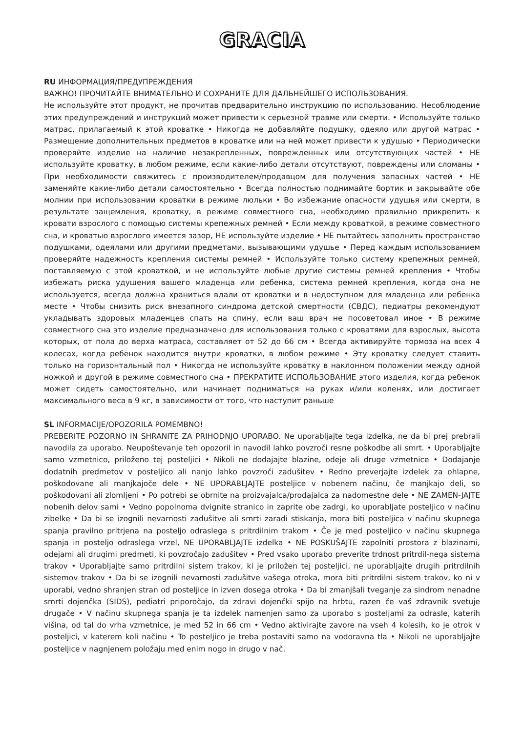GRACIA
RU ИНФОРМАЦИЯ/ПРЕДУПРЕЖДЕНИЯ
ВАЖНО! ПРОЧИТАЙТЕ ВНИМАТЕЛЬНО И СОХРАНИТЕ ДЛЯ ДАЛЬНЕЙШЕГО ИСПОЛЬЗОВАНИЯ.
Не используйте этот продукт, не прочитав предварительно инструкцию по использованию. Несоблюдение этих предупреждений и инструкций может привести к серьезной травме или смерти. • Используйте только матрас, прилагаемый к этой кроватке • Никогда не добавляйте подушку, одеяло или другой матрас • Размещение дополнительных предметов в кроватке или на ней может привести к удушью • Периодически проверяйте изделие на наличие незакрепленных, поврежденных или отсутствующих частей • НЕ используйте кроватку, в любом режиме, если какие-либо детали отсутствуют, повреждены или сломаны • При необходимости свяжитесь с производителем/продавцом для получения запасных частей • НЕ заменяйте какие-либо детали самостоятельно • Всегда полностью поднимайте бортик и закрывайте обе молнии при использовании кроватки в режиме люльки • Во избежание опасности удушья или смерти, в результате защемления, кроватку, в режиме совместного сна, необходимо правильно прикрепить к кровати взрослого с помощью системы крепежных ремней • Если между кроваткой, в режиме совместного сна, и кроватью взрослого имеется зазор, НЕ используйте изделие • НЕ пытайтесь заполнить пространство подушками, одеялами или другими предметами, вызывающими удушье • Перед каждым использованием проверяйте надежность крепления системы ремней • Используйте только систему крепежных ремней, поставляемую с этой кроваткой, и не используйте любые другие системы ремней крепления • Чтобы избежать риска удушения вашего младенца или ребенка, система ремней крепления, когда она не используется, всегда должна храниться вдали от кроватки и в недоступном для младенца или ребенка месте • Чтобы снизить риск внезапного синдрома детской смертности (СВДС), педиатры рекомендуют укладывать здоровых младенцев спать на спину, если ваш врач не посоветовал иное • В режиме совместного сна это изделие предназначено для использования только с кроватями для взрослых, высота которых, от пола до верха матраса, составляет от 52 до 66 см • Всегда активируйте тормоза на всех 4 колесах, когда ребенок находится внутри кроватки, в любом режиме • Эту кроватку следует ставить только на горизонтальный пол • Никогда не используйте кроватку в наклонном положении между одной ножкой и другой в режиме совместного сна • ПРЕКРАТИТЕ ИСПОЛЬЗОВАНИЕ этого изделия, когда ребенок может сидеть самостоятельно, или начинает подниматься на руках и/или коленях, или достигает максимального веса в 9 кг, в зависимости от того, что наступит раньше
SL INFORMACIJE/OPOZORILA POMEMBNO!
PREBERITE POZORNO IN SHRANITE ZA PRIHODNJO UPORABO. Ne uporabljajte tega izdelka, ne da bi prej prebrali navodila za uporabo. Neupoštevanje teh opozoril in navodil lahko povzroči resne poškodbe ali smrt. • Uporabljajte samo vzmetnico, priloženo tej posteljici • Nikoli ne dodajajte blazine, odeje ali druge vzmetnice • Dodajanje dodatnih predmetov v posteljico ali nanjo lahko povzroči zadušitev • Redno preverjajte izdelek za ohlapne, poškodovane ali manjkajoče dele • NE UPORABLJAJTE posteljice v nobenem načinu, če manjkajo deli, so poškodovani ali zlomljeni • Po potrebi se obrnite na proizvajalca/prodajalca za nadomestne dele • NE ZAMEN-JAJTE nobenih delov sami • Vedno popolnoma dvignite stranico in zaprite obe zadrgi, ko uporabljate posteljico v načinu zibelke • Da bi se izognili nevarnosti zadušitve ali smrti zaradi stiskanja, mora biti posteljica v načinu skupnega spanja pravilno pritrjena na posteljo odraslega s pritrdilnim trakom • Če je med posteljico v načinu skupnega spanja in posteljo odraslega vrzel, NE UPORABLJAJTE izdelka • NE POSKUŠAJTE zapolniti prostora z blazinami, odejami ali drugimi predmeti, ki povzročajo zadušitev • Pred vsako uporabo preverite trdnost pritrdil-nega sistema trakov • Uporabljajte samo pritrdilni sistem trakov, ki je priložen tej posteljici, ne uporabljajte drugih pritrdilnih sistemov trakov • Da bi se izognili nevarnosti zadušitve vašega otroka, mora biti pritrdilni sistem trakov, ko ni v uporabi, vedno shranjen stran od posteljice in izven dosega otroka • Da bi zmanjšali tveganje za sindrom nenadne smrti dojenčka (SIDS), pediatri priporočajo, da zdravi dojenčki spijo na hrbtu, razen če vaš zdravnik svetuje drugače • V načinu skupnega spanja je ta izdelek namenjen samo za uporabo s posteljami za odrasle, katerih višina, od tal do vrha vzmetnice, je med 52 in 66 cm • Vedno aktivirajte zavore na vseh 4 kolesih, ko je otrok v posteljici, v katerem koli načinu • To posteljico je treba postaviti samo na vodoravna tla • Nikoli ne uporabljajte posteljice v nagnjenem položaju med enim nogo in drugo v nač.